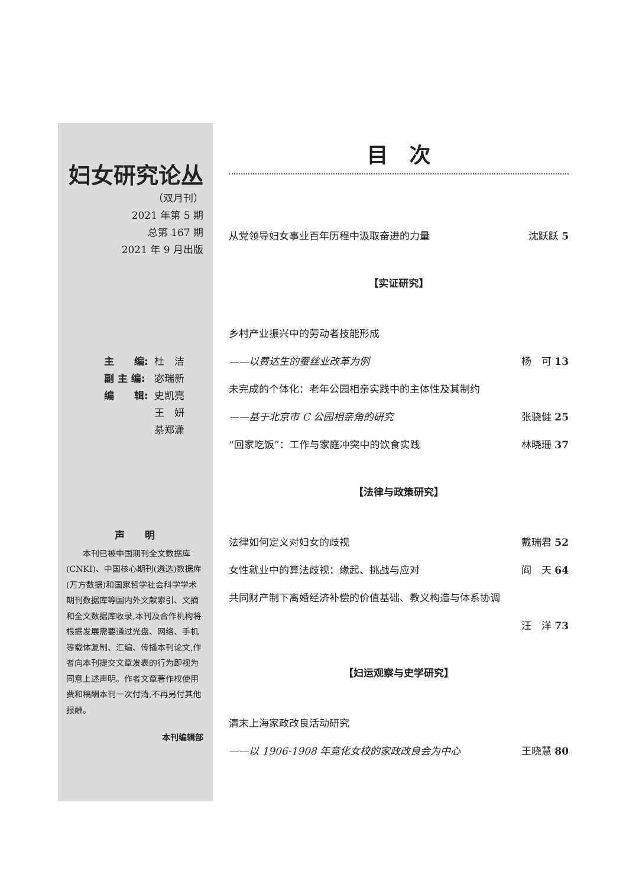妇女研究论丛
（双月刊）
2021 年第 5 期
总第 167 期
2021 年 9 月出版
主　　编: 杜　洁
副 主 编: 宓瑞新
编　　辑: 史凯亮
王　妍
綦郑潇
声　　明
本刊已被中国期刊全文数据库(CNKI)、中国核心期刊(遴选)数据库(万方数据)和国家哲学社会科学学术期刊数据库等国内外文献索引、文摘和全文数据库收录,本刊及合作机构将根据发展需要通过光盘、网络、手机等载体复制、汇编、传播本刊论文,作者向本刊提交文章发表的行为即视为同意上述声明。作者文章著作权使用费和稿酬本刊一次付清,不再另付其他报酬。
本刊编辑部
目　次
从党领导妇女事业百年历程中汲取奋进的力量 沈跃跃 5
【实证研究】
乡村产业振兴中的劳动者技能形成
——以费达生的蚕丝业改革为例 杨　可 13
未完成的个体化：老年公园相亲实践中的主体性及其制约
——基于北京市 C 公园相亲角的研究 张骁健 25
“回家吃饭”：工作与家庭冲突中的饮食实践 林晓珊 37
【法律与政策研究】
法律如何定义对妇女的歧视 戴瑞君 52
女性就业中的算法歧视：缘起、挑战与应对 阎　天 64
共同财产制下离婚经济补偿的价值基础、教义构造与体系协调
汪　洋 73
【妇运观察与史学研究】
清末上海家政改良活动研究
——以 1906-1908 年竞化女校的家政改良会为中心 王晓慧 80